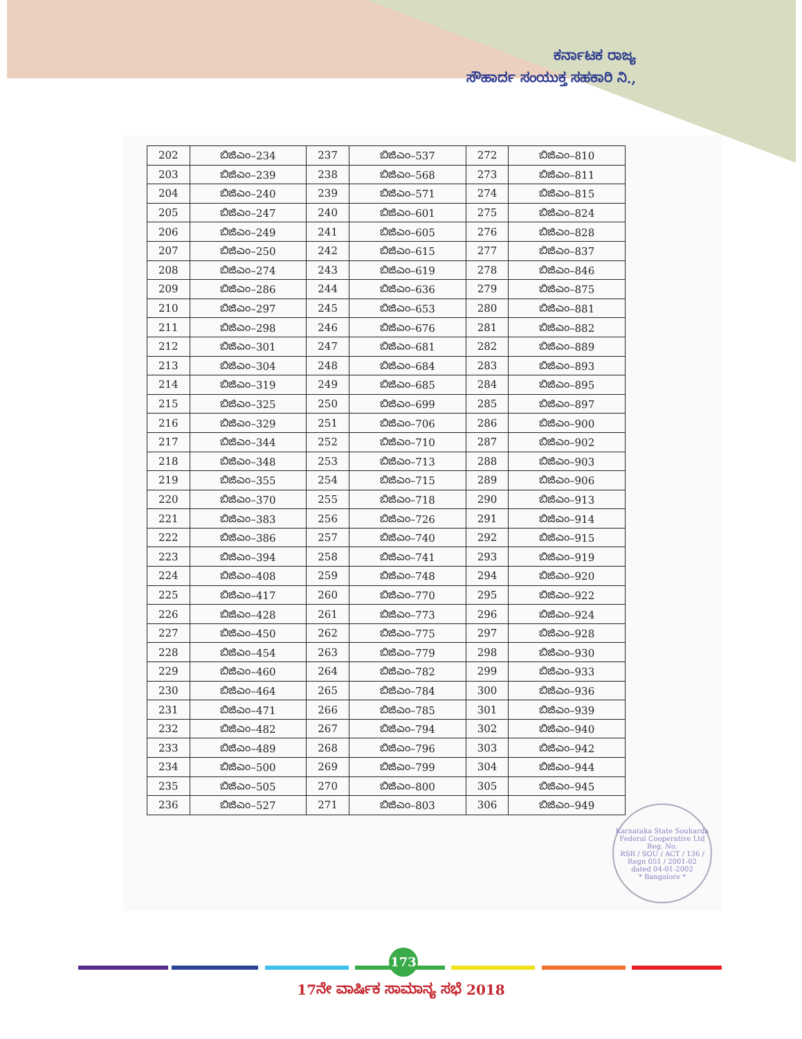ಕರ್ನಾಟಕ ರಾಜ್ಯ
ಸೌಹಾರ್ದ ಸಂಯುಕ್ತ ಸಹಕಾರಿ ನಿ.,
| 202 | ಬಿಜಿಎಂ–234 | 237 | ಬಿಜಿಎಂ–537 | 272 | ಬಿಜಿಎಂ–810 |
| 203 | ಬಿಜಿಎಂ–239 | 238 | ಬಿಜಿಎಂ–568 | 273 | ಬಿಜಿಎಂ–811 |
| 204 | ಬಿಜಿಎಂ–240 | 239 | ಬಿಜಿಎಂ–571 | 274 | ಬಿಜಿಎಂ–815 |
| 205 | ಬಿಜಿಎಂ–247 | 240 | ಬಿಜಿಎಂ–601 | 275 | ಬಿಜಿಎಂ–824 |
| 206 | ಬಿಜಿಎಂ–249 | 241 | ಬಿಜಿಎಂ–605 | 276 | ಬಿಜಿಎಂ–828 |
| 207 | ಬಿಜಿಎಂ–250 | 242 | ಬಿಜಿಎಂ–615 | 277 | ಬಿಜಿಎಂ–837 |
| 208 | ಬಿಜಿಎಂ–274 | 243 | ಬಿಜಿಎಂ–619 | 278 | ಬಿಜಿಎಂ–846 |
| 209 | ಬಿಜಿಎಂ–286 | 244 | ಬಿಜಿಎಂ–636 | 279 | ಬಿಜಿಎಂ–875 |
| 210 | ಬಿಜಿಎಂ–297 | 245 | ಬಿಜಿಎಂ–653 | 280 | ಬಿಜಿಎಂ–881 |
| 211 | ಬಿಜಿಎಂ–298 | 246 | ಬಿಜಿಎಂ–676 | 281 | ಬಿಜಿಎಂ–882 |
| 212 | ಬಿಜಿಎಂ–301 | 247 | ಬಿಜಿಎಂ–681 | 282 | ಬಿಜಿಎಂ–889 |
| 213 | ಬಿಜಿಎಂ–304 | 248 | ಬಿಜಿಎಂ–684 | 283 | ಬಿಜಿಎಂ–893 |
| 214 | ಬಿಜಿಎಂ–319 | 249 | ಬಿಜಿಎಂ–685 | 284 | ಬಿಜಿಎಂ–895 |
| 215 | ಬಿಜಿಎಂ–325 | 250 | ಬಿಜಿಎಂ–699 | 285 | ಬಿಜಿಎಂ–897 |
| 216 | ಬಿಜಿಎಂ–329 | 251 | ಬಿಜಿಎಂ–706 | 286 | ಬಿಜಿಎಂ–900 |
| 217 | ಬಿಜಿಎಂ–344 | 252 | ಬಿಜಿಎಂ–710 | 287 | ಬಿಜಿಎಂ–902 |
| 218 | ಬಿಜಿಎಂ–348 | 253 | ಬಿಜಿಎಂ–713 | 288 | ಬಿಜಿಎಂ–903 |
| 219 | ಬಿಜಿಎಂ–355 | 254 | ಬಿಜಿಎಂ–715 | 289 | ಬಿಜಿಎಂ–906 |
| 220 | ಬಿಜಿಎಂ–370 | 255 | ಬಿಜಿಎಂ–718 | 290 | ಬಿಜಿಎಂ–913 |
| 221 | ಬಿಜಿಎಂ–383 | 256 | ಬಿಜಿಎಂ–726 | 291 | ಬಿಜಿಎಂ–914 |
| 222 | ಬಿಜಿಎಂ–386 | 257 | ಬಿಜಿಎಂ–740 | 292 | ಬಿಜಿಎಂ–915 |
| 223 | ಬಿಜಿಎಂ–394 | 258 | ಬಿಜಿಎಂ–741 | 293 | ಬಿಜಿಎಂ–919 |
| 224 | ಬಿಜಿಎಂ–408 | 259 | ಬಿಜಿಎಂ–748 | 294 | ಬಿಜಿಎಂ–920 |
| 225 | ಬಿಜಿಎಂ–417 | 260 | ಬಿಜಿಎಂ–770 | 295 | ಬಿಜಿಎಂ–922 |
| 226 | ಬಿಜಿಎಂ–428 | 261 | ಬಿಜಿಎಂ–773 | 296 | ಬಿಜಿಎಂ–924 |
| 227 | ಬಿಜಿಎಂ–450 | 262 | ಬಿಜಿಎಂ–775 | 297 | ಬಿಜಿಎಂ–928 |
| 228 | ಬಿಜಿಎಂ–454 | 263 | ಬಿಜಿಎಂ–779 | 298 | ಬಿಜಿಎಂ–930 |
| 229 | ಬಿಜಿಎಂ–460 | 264 | ಬಿಜಿಎಂ–782 | 299 | ಬಿಜಿಎಂ–933 |
| 230 | ಬಿಜಿಎಂ–464 | 265 | ಬಿಜಿಎಂ–784 | 300 | ಬಿಜಿಎಂ–936 |
| 231 | ಬಿಜಿಎಂ–471 | 266 | ಬಿಜಿಎಂ–785 | 301 | ಬಿಜಿಎಂ–939 |
| 232 | ಬಿಜಿಎಂ–482 | 267 | ಬಿಜಿಎಂ–794 | 302 | ಬಿಜಿಎಂ–940 |
| 233 | ಬಿಜಿಎಂ–489 | 268 | ಬಿಜಿಎಂ–796 | 303 | ಬಿಜಿಎಂ–942 |
| 234 | ಬಿಜಿಎಂ–500 | 269 | ಬಿಜಿಎಂ–799 | 304 | ಬಿಜಿಎಂ–944 |
| 235 | ಬಿಜಿಎಂ–505 | 270 | ಬಿಜಿಎಂ–800 | 305 | ಬಿಜಿಎಂ–945 |
| 236 | ಬಿಜಿಎಂ–527 | 271 | ಬಿಜಿಎಂ–803 | 306 | ಬಿಜಿಎಂ–949 |
Karnataka State Souharda Federal Cooperative Ltd
Reg. No.
RSR / SOU / ACT / 136 /
Regn 051 / 2001-02
dated 04-01-2002
* Bangalore *
173
17ನೇ ವಾರ್ಷಿಕ ಸಾಮಾನ್ಯ ಸಭೆ 2018